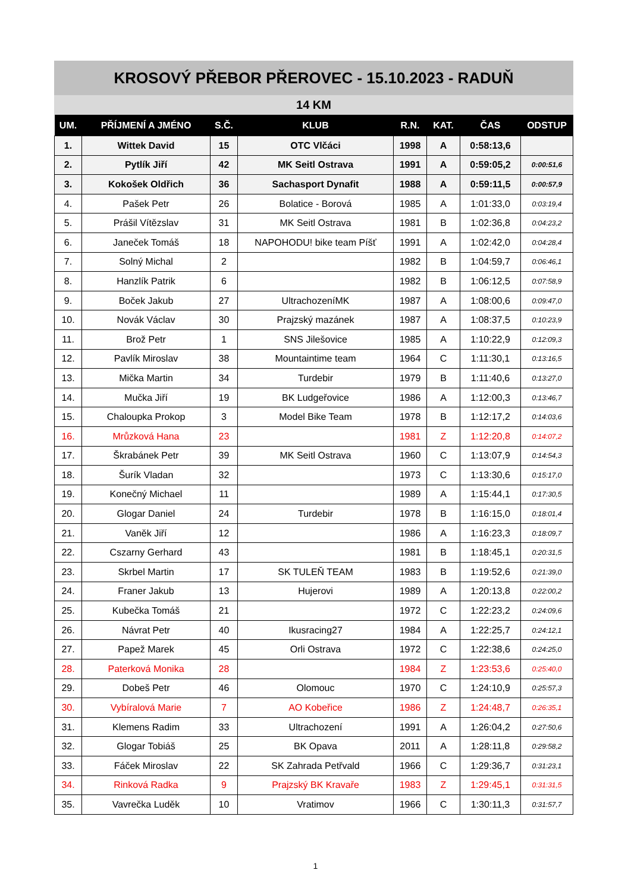KROSOVÝ PŘEBOR PŘEROVEC - 15.10.2023 - RADUŇ
14 KM
| UM. | PŘÍJMENÍ A JMÉNO | S.Č. | KLUB | R.N. | KAT. | ČAS | ODSTUP |
| --- | --- | --- | --- | --- | --- | --- | --- |
| 1. | Wittek David | 15 | OTC Vlčáci | 1998 | A | 0:58:13,6 | |
| 2. | Pytlík Jiří | 42 | MK Seitl Ostrava | 1991 | A | 0:59:05,2 | 0:00:51,6 |
| 3. | Kokošek Oldřich | 36 | Sachasport Dynafit | 1988 | A | 0:59:11,5 | 0:00:57,9 |
| 4. | Pašek Petr | 26 | Bolatice - Borová | 1985 | A | 1:01:33,0 | 0:03:19,4 |
| 5. | Prášil Vítězslav | 31 | MK Seitl Ostrava | 1981 | B | 1:02:36,8 | 0:04:23,2 |
| 6. | Janeček Tomáš | 18 | NAPOHODU! bike team Píšť | 1991 | A | 1:02:42,0 | 0:04:28,4 |
| 7. | Solný Michal | 2 | | 1982 | B | 1:04:59,7 | 0:06:46,1 |
| 8. | Hanzlík Patrik | 6 | | 1982 | B | 1:06:12,5 | 0:07:58,9 |
| 9. | Boček Jakub | 27 | UltrachozeníMK | 1987 | A | 1:08:00,6 | 0:09:47,0 |
| 10. | Novák Václav | 30 | Prajzský mazánek | 1987 | A | 1:08:37,5 | 0:10:23,9 |
| 11. | Brož Petr | 1 | SNS Jilešovice | 1985 | A | 1:10:22,9 | 0:12:09,3 |
| 12. | Pavlík Miroslav | 38 | Mountaintime team | 1964 | C | 1:11:30,1 | 0:13:16,5 |
| 13. | Mička Martin | 34 | Turdebir | 1979 | B | 1:11:40,6 | 0:13:27,0 |
| 14. | Mučka Jiří | 19 | BK Ludgeřovice | 1986 | A | 1:12:00,3 | 0:13:46,7 |
| 15. | Chaloupka Prokop | 3 | Model Bike Team | 1978 | B | 1:12:17,2 | 0:14:03,6 |
| 16. | Mrůzková Hana | 23 | | 1981 | Z | 1:12:20,8 | 0:14:07,2 |
| 17. | Škrabánek Petr | 39 | MK Seitl Ostrava | 1960 | C | 1:13:07,9 | 0:14:54,3 |
| 18. | Šurík Vladan | 32 | | 1973 | C | 1:13:30,6 | 0:15:17,0 |
| 19. | Konečný Michael | 11 | | 1989 | A | 1:15:44,1 | 0:17:30,5 |
| 20. | Glogar Daniel | 24 | Turdebir | 1978 | B | 1:16:15,0 | 0:18:01,4 |
| 21. | Vaněk Jiří | 12 | | 1986 | A | 1:16:23,3 | 0:18:09,7 |
| 22. | Cszarny Gerhard | 43 | | 1981 | B | 1:18:45,1 | 0:20:31,5 |
| 23. | Skrbel Martin | 17 | SK TULEŇ TEAM | 1983 | B | 1:19:52,6 | 0:21:39,0 |
| 24. | Franer Jakub | 13 | Hujerovi | 1989 | A | 1:20:13,8 | 0:22:00,2 |
| 25. | Kubečka Tomáš | 21 | | 1972 | C | 1:22:23,2 | 0:24:09,6 |
| 26. | Návrat Petr | 40 | Ikusracing27 | 1984 | A | 1:22:25,7 | 0:24:12,1 |
| 27. | Papež Marek | 45 | Orli Ostrava | 1972 | C | 1:22:38,6 | 0:24:25,0 |
| 28. | Paterková Monika | 28 | | 1984 | Z | 1:23:53,6 | 0:25:40,0 |
| 29. | Dobeš Petr | 46 | Olomouc | 1970 | C | 1:24:10,9 | 0:25:57,3 |
| 30. | Vybíralová Marie | 7 | AO Kobeřice | 1986 | Z | 1:24:48,7 | 0:26:35,1 |
| 31. | Klemens Radim | 33 | Ultrachození | 1991 | A | 1:26:04,2 | 0:27:50,6 |
| 32. | Glogar Tobiáš | 25 | BK Opava | 2011 | A | 1:28:11,8 | 0:29:58,2 |
| 33. | Fáček Miroslav | 22 | SK Zahrada Petřvald | 1966 | C | 1:29:36,7 | 0:31:23,1 |
| 34. | Rinková Radka | 9 | Prajzský BK Kravaře | 1983 | Z | 1:29:45,1 | 0:31:31,5 |
| 35. | Vavrečka Luděk | 10 | Vratimov | 1966 | C | 1:30:11,3 | 0:31:57,7 |
1